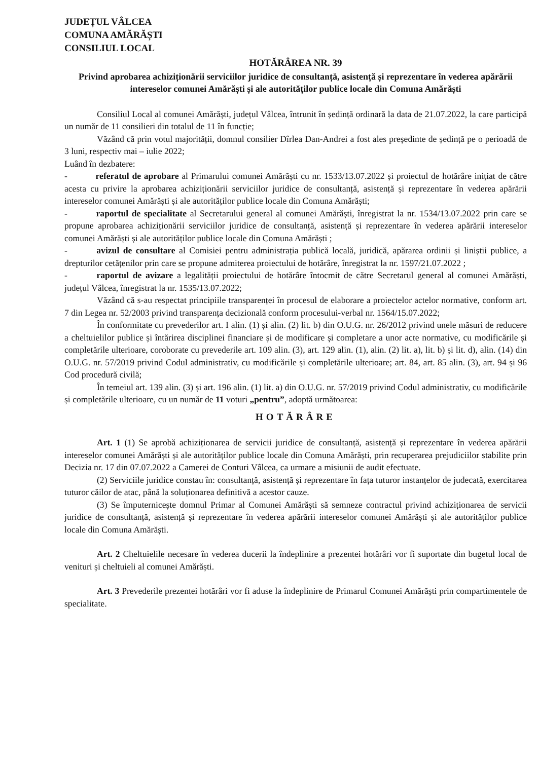JUDEȚUL VÂLCEA
COMUNA AMĂRĂȘTI
CONSILIUL LOCAL
HOTĂRÂREA NR. 39
Privind aprobarea achiziționării serviciilor juridice de consultanță, asistență și reprezentare în vederea apărării intereselor comunei Amărăști și ale autorităților publice locale din Comuna Amărăști
Consiliul Local al comunei Amărăști, județul Vâlcea, întrunit în ședință ordinară la data de 21.07.2022, la care participă un număr de 11 consilieri din totalul de 11 în funcție;
Văzând că prin votul majorității, domnul consilier Dîrlea Dan-Andrei a fost ales președinte de ședință pe o perioadă de 3 luni, respectiv mai – iulie 2022;
Luând în dezbatere:
- referatul de aprobare al Primarului comunei Amărăști cu nr. 1533/13.07.2022 și proiectul de hotărâre inițiat de către acesta cu privire la aprobarea achiziționării serviciilor juridice de consultanță, asistență și reprezentare în vederea apărării intereselor comunei Amărăști și ale autorităților publice locale din Comuna Amărăști;
- raportul de specialitate al Secretarului general al comunei Amărăști, înregistrat la nr. 1534/13.07.2022 prin care se propune aprobarea achiziționării serviciilor juridice de consultanță, asistență și reprezentare în vederea apărării intereselor comunei Amărăști și ale autorităților publice locale din Comuna Amărăști ;
- avizul de consultare al Comisiei pentru administrația publică locală, juridică, apărarea ordinii și liniștii publice, a drepturilor cetățenilor prin care se propune admiterea proiectului de hotărâre, înregistrat la nr. 1597/21.07.2022 ;
- raportul de avizare a legalității proiectului de hotărâre întocmit de către Secretarul general al comunei Amărăști, județul Vâlcea, înregistrat la nr. 1535/13.07.2022;
Văzând că s-au respectat principiile transparenței în procesul de elaborare a proiectelor actelor normative, conform art. 7 din Legea nr. 52/2003 privind transparența decizională conform procesului-verbal nr. 1564/15.07.2022;
În conformitate cu prevederilor art. I alin. (1) și alin. (2) lit. b) din O.U.G. nr. 26/2012 privind unele măsuri de reducere a cheltuielilor publice și întărirea disciplinei financiare și de modificare și completare a unor acte normative, cu modificările și completările ulterioare, coroborate cu prevederile art. 109 alin. (3), art. 129 alin. (1), alin. (2) lit. a), lit. b) și lit. d), alin. (14) din O.U.G. nr. 57/2019 privind Codul administrativ, cu modificările și completările ulterioare; art. 84, art. 85 alin. (3), art. 94 și 96 Cod procedură civilă;
În temeiul art. 139 alin. (3) și art. 196 alin. (1) lit. a) din O.U.G. nr. 57/2019 privind Codul administrativ, cu modificările și completările ulterioare, cu un număr de 11 voturi „pentru”, adoptă următoarea:
HOTĂRÂRE
Art. 1 (1) Se aprobă achiziționarea de servicii juridice de consultanță, asistență și reprezentare în vederea apărării intereselor comunei Amărăști și ale autorităților publice locale din Comuna Amărăști, prin recuperarea prejudiciilor stabilite prin Decizia nr. 17 din 07.07.2022 a Camerei de Conturi Vâlcea, ca urmare a misiunii de audit efectuate.
(2) Serviciile juridice constau în: consultanță, asistență și reprezentare în fața tuturor instanțelor de judecată, exercitarea tuturor căilor de atac, până la soluționarea definitivă a acestor cauze.
(3) Se împuternicește domnul Primar al Comunei Amărăști să semneze contractul privind achiziționarea de servicii juridice de consultanță, asistență și reprezentare în vederea apărării intereselor comunei Amărăști și ale autorităților publice locale din Comuna Amărăști.
Art. 2 Cheltuielile necesare în vederea ducerii la îndeplinire a prezentei hotărâri vor fi suportate din bugetul local de venituri și cheltuieli al comunei Amărăști.
Art. 3 Prevederile prezentei hotărâri vor fi aduse la îndeplinire de Primarul Comunei Amărăști prin compartimentele de specialitate.